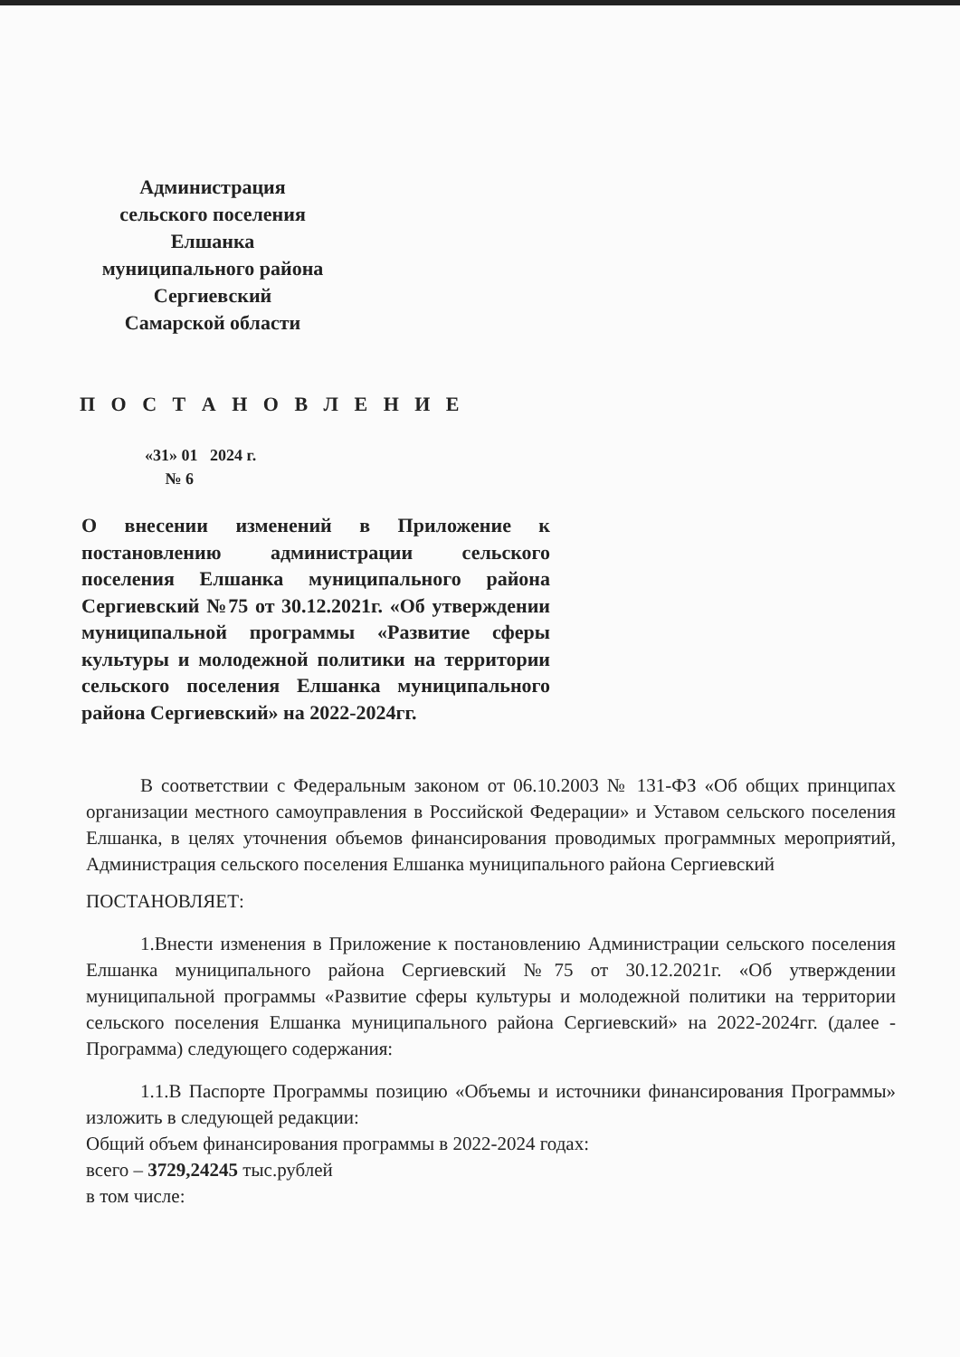Администрация
сельского поселения
Елшанка
муниципального района
Сергиевский
Самарской области
П О С Т А Н О В Л Е Н И Е
«31» 01 2024 г.
№ 6
О внесении изменений в Приложение к постановлению администрации сельского поселения Елшанка муниципального района Сергиевский №75 от 30.12.2021г. «Об утверждении муниципальной программы «Развитие сферы культуры и молодежной политики на территории сельского поселения Елшанка муниципального района Сергиевский» на 2022-2024гг.
В соответствии с Федеральным законом от 06.10.2003 № 131-ФЗ «Об общих принципах организации местного самоуправления в Российской Федерации» и Уставом сельского поселения Елшанка, в целях уточнения объемов финансирования проводимых программных мероприятий, Администрация сельского поселения Елшанка муниципального района Сергиевский
ПОСТАНОВЛЯЕТ:
1.Внести изменения в Приложение к постановлению Администрации сельского поселения Елшанка муниципального района Сергиевский №75 от 30.12.2021г. «Об утверждении муниципальной программы «Развитие сферы культуры и молодежной политики на территории сельского поселения Елшанка муниципального района Сергиевский» на 2022-2024гг. (далее - Программа) следующего содержания:
1.1.В Паспорте Программы позицию «Объемы и источники финансирования Программы» изложить в следующей редакции:
Общий объем финансирования программы в 2022-2024 годах:
всего – 3729,24245 тыс.рублей
в том числе: